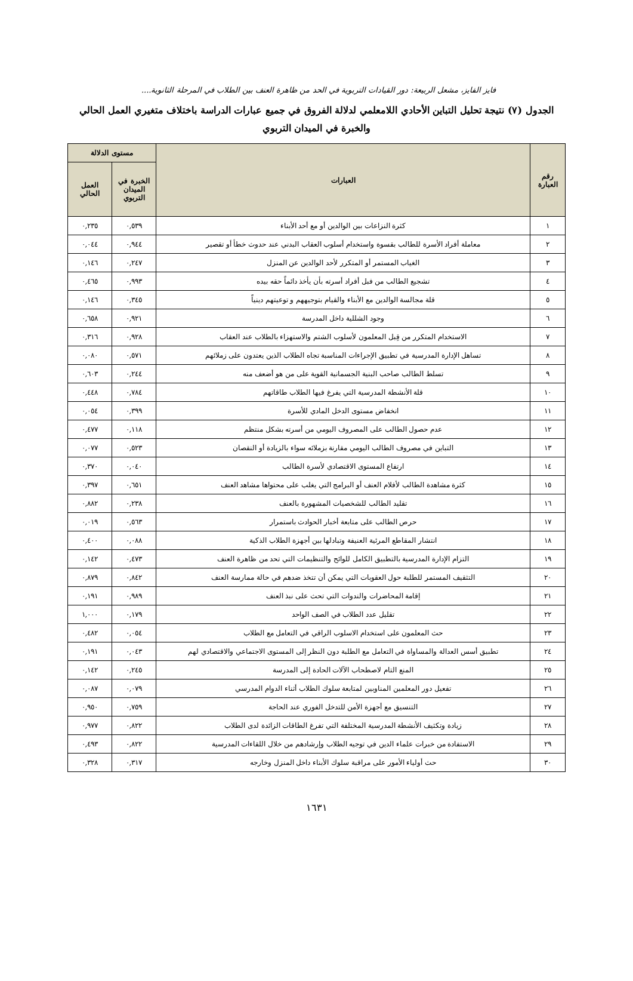فايز الفايز، مشعل الربيعة: دور القيادات التربوية في الحد من ظاهرة العنف بين الطلاب في المرحلة الثانوية....
الجدول (٧) نتيجة تحليل التباين الأحادي اللامعلمي لدلالة الفروق في جميع عبارات الدراسة باختلاف متغيري العمل الحالي والخبرة في الميدان التربوي
| رقم العبارة | العبارات | مستوى الدلالة | |
| --- | --- | --- | --- |
| | | الخبرة في الميدان التربوي | العمل الحالي |
| ١ | كثرة النزاعات بين الوالدين أو مع أحد الأبناء | ٠,٥٣٩ | ٠,٢٣٥ |
| ٢ | معاملة أفراد الأسرة للطالب بقسوة واستخدام أسلوب العقاب البدني عند حدوث خطأ أو تقصير | ٠,٩٤٤ | ٠,٠٤٤ |
| ٣ | الغياب المستمر أو المتكرر لأحد الوالدين عن المنزل | ٠,٢٤٧ | ٠,١٤٦ |
| ٤ | تشجيع الطالب من فبل أفراد أسرته بأن يأخذ دائماً حقه بيده | ٠,٩٩٣ | ٠,٤٦٥ |
| ٥ | قلة مجالسة الوالدين مع الأبناء والقيام بتوجيههم و توعيتهم دينياً | ٠,٣٤٥ | ٠,١٤٦ |
| ٦ | وجود الشللية داخل المدرسة | ٠,٩٢١ | ٠,٦٥٨ |
| ٧ | الاستخدام المتكرر من قِبل المعلمون لأسلوب الشتم والاستهزاء بالطلاب عند العقاب | ٠,٩٢٨ | ٠,٣١٦ |
| ٨ | تساهل الإدارة المدرسية في تطبيق الإجراءات المناسبة تجاه الطلاب الذين يعتدون على زملائهم | ٠,٥٧١ | ٠,٠٨٠ |
| ٩ | تسلط الطالب صاحب البنية الجسمانية القوية على من هو أضعف منه | ٠,٢٤٤ | ٠,٦٠٣ |
| ١٠ | قلة الأنشطة المدرسية التي يفرغ فيها الطلاب طاقاتهم | ٠,٧٨٤ | ٠,٤٤٨ |
| ١١ | انخفاض مستوى الدخل المادي للأسرة | ٠,٣٩٩ | ٠,٠٥٤ |
| ١٢ | عدم حصول الطالب على المصروف اليومي من أسرته بشكل منتظم | ٠,١١٨ | ٠,٤٧٧ |
| ١٣ | التباين في مصروف الطالب اليومي مقارنة بزملائه سواء بالزيادة أو النقصان | ٠,٥٢٣ | ٠,٠٧٧ |
| ١٤ | ارتفاع المستوى الاقتصادي لأسرة الطالب | ٠,٠٤٠ | ٠,٣٧٠ |
| ١٥ | كثرة مشاهدة الطالب لأفلام العنف أو البرامج التي يغلب على محتواها مشاهد العنف | ٠,٦٥١ | ٠,٣٩٧ |
| ١٦ | تقليد الطالب للشخصيات المشهورة بالعنف | ٠,٢٣٨ | ٠,٨٨٢ |
| ١٧ | حرص الطالب على متابعة أخبار الحوادث باستمرار | ٠,٥٦٣ | ٠,٠١٩ |
| ١٨ | انتشار المقاطع المرئية العنيفة وتبادلها بين أجهزة الطلاب الذكية | ٠,٠٨٨ | ٠,٤٠٠ |
| ١٩ | التزام الإدارة المدرسية بالتطبيق الكامل للوائح والتنظيمات التي تحد من ظاهرة العنف | ٠,٤٧٣ | ٠,١٤٢ |
| ٢٠ | التثقيف المستمر للطلبة حول العقوبات التي يمكن أن تتخذ ضدهم في حالة ممارسة العنف | ٠,٨٤٢ | ٠,٨٧٩ |
| ٢١ | إقامة المحاضرات والندوات التي تحث على نبذ العنف | ٠,٩٨٩ | ٠,١٩١ |
| ٢٢ | تقليل عدد الطلاب في الصف الواحد | ٠,١٧٩ | ١,٠٠٠ |
| ٢٣ | حث المعلمون على استخدام الاسلوب الراقي في التعامل مع الطلاب | ٠,٠٥٤ | ٠,٤٨٢ |
| ٢٤ | تطبيق أسس العدالة والمساواة في التعامل مع الطلبة دون النظر إلى المستوى الاجتماعي والاقتصادي لهم | ٠,٠٤٣ | ٠,١٩١ |
| ٢٥ | المنع التام لاصطحاب الآلات الحادة إلى المدرسة | ٠,٢٤٥ | ٠,١٤٢ |
| ٢٦ | تفعيل دور المعلمين المناوبين لمتابعة سلوك الطلاب أثناء الدوام المدرسي | ٠,٠٧٩ | ٠,٠٨٧ |
| ٢٧ | التنسيق مع أجهزة الأمن للتدخل الفوري عند الحاجة | ٠,٧٥٩ | ٠,٩٥٠ |
| ٢٨ | زيادة وتكثيف الأنشطة المدرسية المختلفة التي تفرغ الطاقات الزائدة لدى الطلاب | ٠,٨٢٢ | ٠,٩٧٧ |
| ٢٩ | الاستفادة من خبرات علماء الدين في توجيه الطلاب وإرشادهم من خلال اللقاءات المدرسية | ٠,٨٢٢ | ٠,٤٩٣ |
| ٣٠ | حث أولياء الأمور على مراقبة سلوك الأبناء داخل المنزل وخارجه | ٠,٣١٧ | ٠,٣٢٨ |
١٦٣١